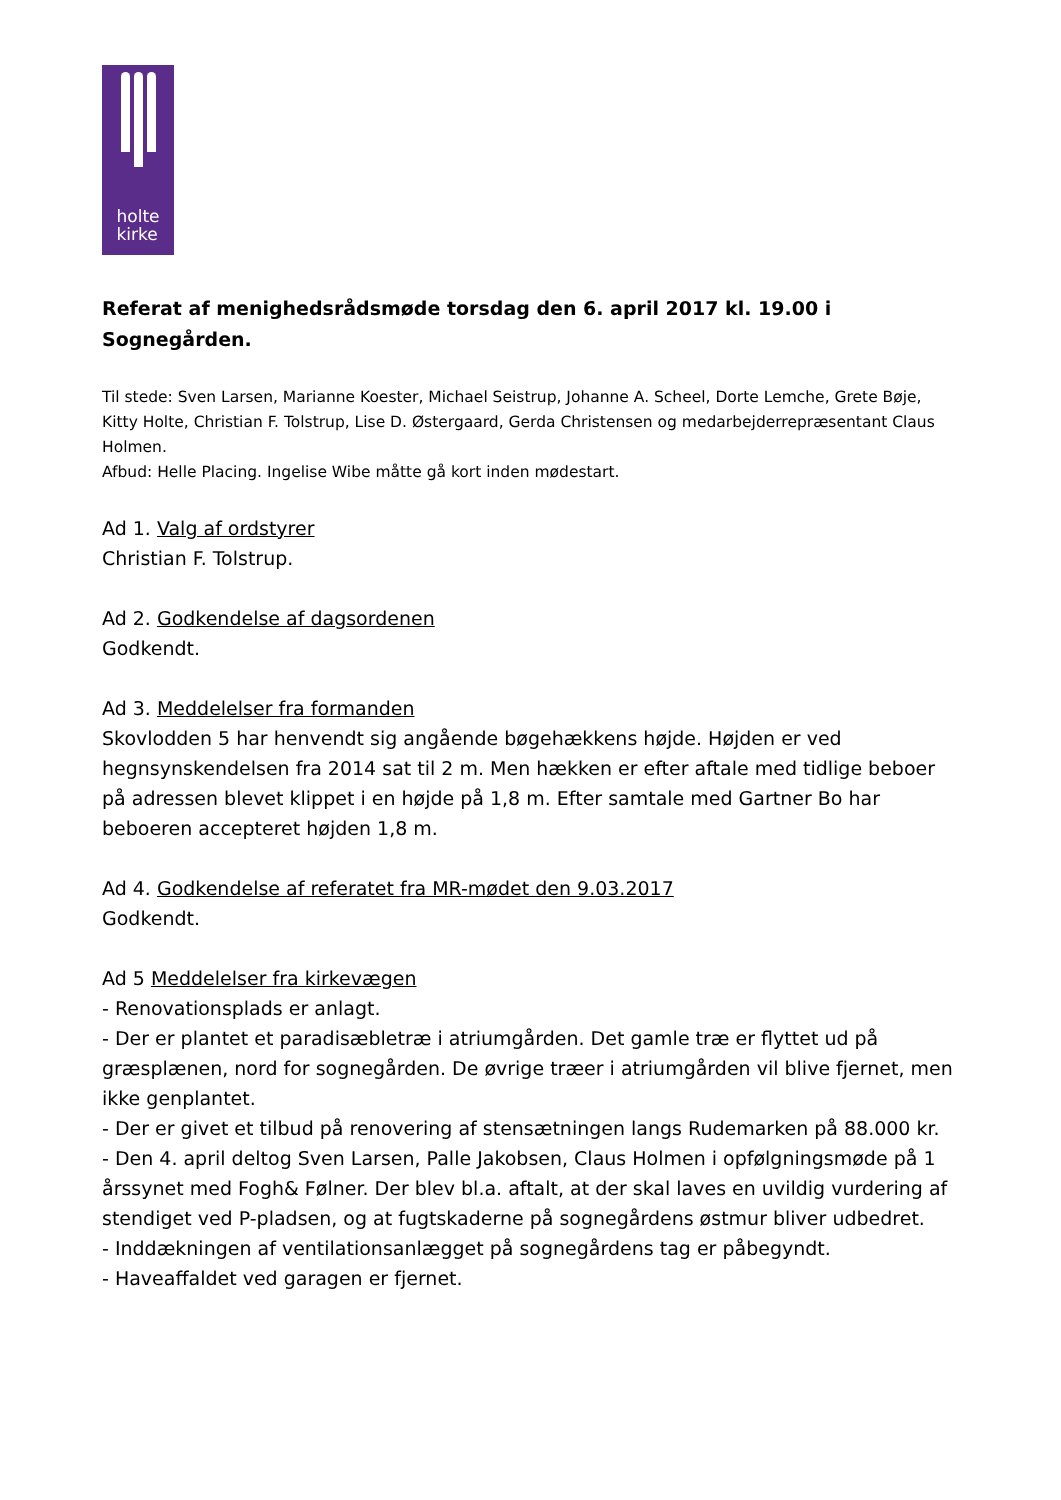holte
kirke
Referat af menighedsrådsmøde torsdag den 6. april 2017 kl. 19.00 i Sognegården.
Til stede: Sven Larsen, Marianne Koester, Michael Seistrup, Johanne A. Scheel, Dorte Lemche, Grete Bøje, Kitty Holte, Christian F. Tolstrup, Lise D. Østergaard, Gerda Christensen og medarbejderrepræsentant Claus Holmen.
Afbud: Helle Placing. Ingelise Wibe måtte gå kort inden mødestart.
Ad 1. Valg af ordstyrer
Christian F. Tolstrup.
Ad 2. Godkendelse af dagsordenen
Godkendt.
Ad 3. Meddelelser fra formanden
Skovlodden 5 har henvendt sig angående bøgehækkens højde. Højden er ved hegnsynskendelsen fra 2014 sat til 2 m. Men hækken er efter aftale med tidlige beboer på adressen blevet klippet i en højde på 1,8 m. Efter samtale med Gartner Bo har beboeren accepteret højden 1,8 m.
Ad 4. Godkendelse af referatet fra MR-mødet den 9.03.2017
Godkendt.
Ad 5 Meddelelser fra kirkevægen
- Renovationsplads er anlagt.
- Der er plantet et paradisæbletræ i atriumgården. Det gamle træ er flyttet ud på græsplænen, nord for sognegården. De øvrige træer i atriumgården vil blive fjernet, men ikke genplantet.
- Der er givet et tilbud på renovering af stensætningen langs Rudemarken på 88.000 kr.
- Den 4. april deltog Sven Larsen, Palle Jakobsen, Claus Holmen i opfølgningsmøde på 1 årssynet med Fogh& Følner. Der blev bl.a. aftalt, at der skal laves en uvildig vurdering af stendiget ved P-pladsen, og at fugtskaderne på sognegårdens østmur bliver udbedret.
- Inddækningen af ventilationsanlægget på sognegårdens tag er påbegyndt.
- Haveaffaldet ved garagen er fjernet.